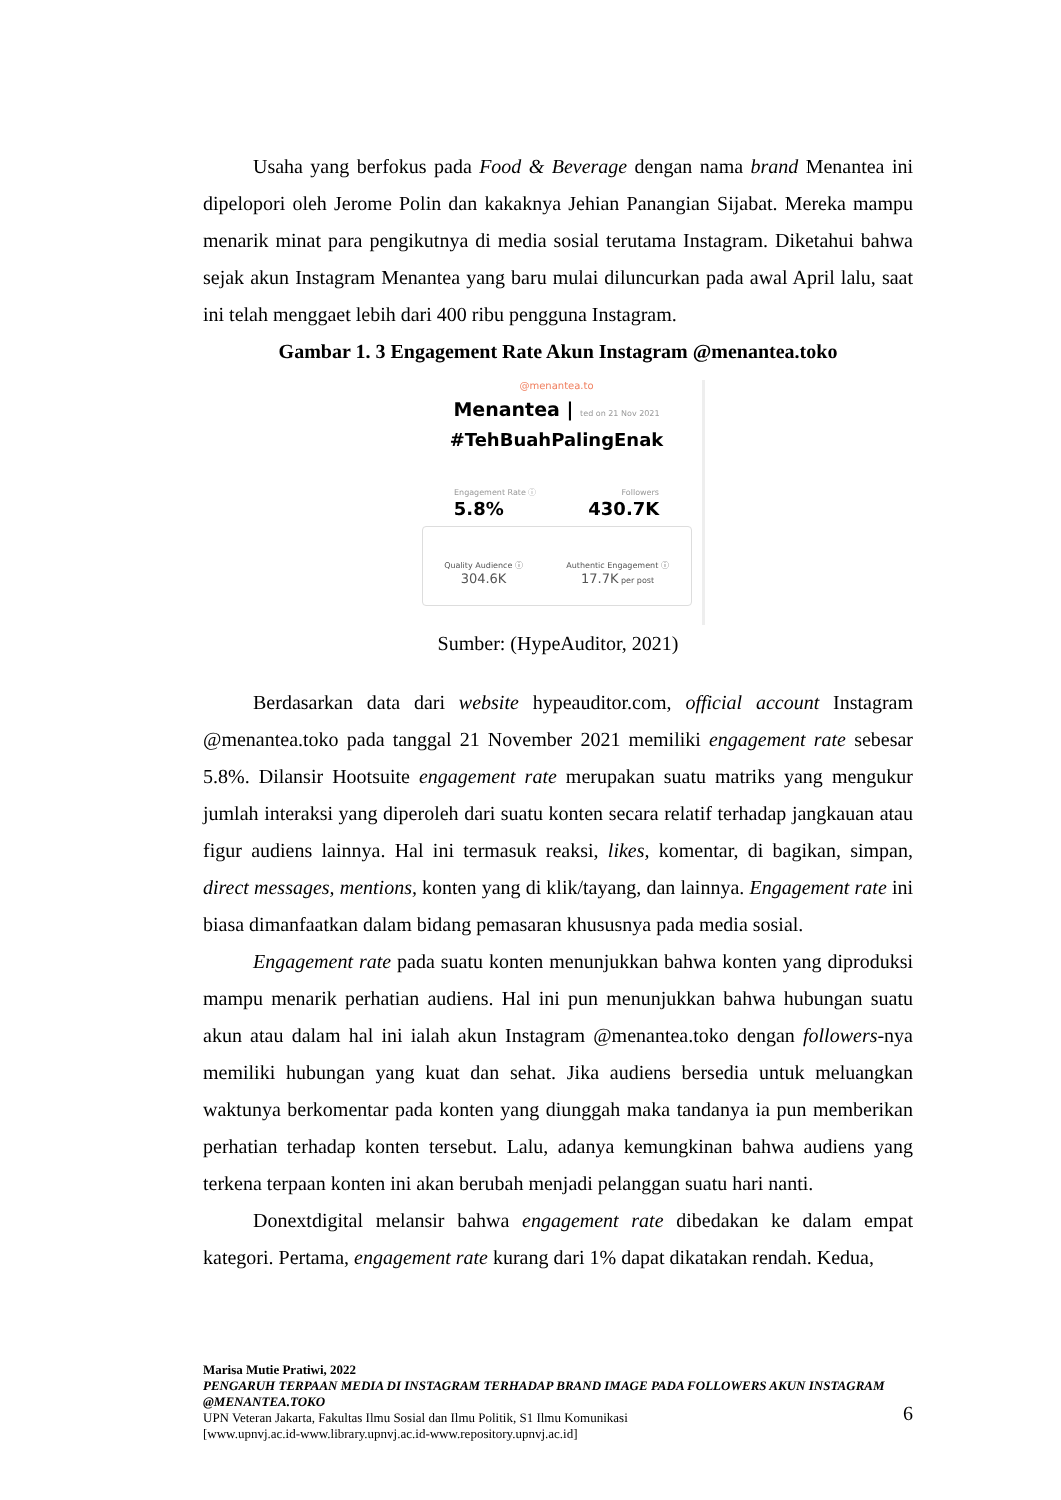Usaha yang berfokus pada Food & Beverage dengan nama brand Menantea ini dipelopori oleh Jerome Polin dan kakaknya Jehian Panangian Sijabat. Mereka mampu menarik minat para pengikutnya di media sosial terutama Instagram. Diketahui bahwa sejak akun Instagram Menantea yang baru mulai diluncurkan pada awal April lalu, saat ini telah menggaet lebih dari 400 ribu pengguna Instagram.
Gambar 1. 3 Engagement Rate Akun Instagram @menantea.toko
@menantea.to
Menantea | ted on 21 Nov 2021
#TehBuahPalingEnak
Engagement Rate ⓘ Followers
5.8% 430.7K
Quality Audience ⓘ
304.6K
Authentic Engagement ⓘ
17.7K per post
Sumber: (HypeAuditor, 2021)
Berdasarkan data dari website hypeauditor.com, official account Instagram @menantea.toko pada tanggal 21 November 2021 memiliki engagement rate sebesar 5.8%. Dilansir Hootsuite engagement rate merupakan suatu matriks yang mengukur jumlah interaksi yang diperoleh dari suatu konten secara relatif terhadap jangkauan atau figur audiens lainnya. Hal ini termasuk reaksi, likes, komentar, di bagikan, simpan, direct messages, mentions, konten yang di klik/tayang, dan lainnya. Engagement rate ini biasa dimanfaatkan dalam bidang pemasaran khususnya pada media sosial.
Engagement rate pada suatu konten menunjukkan bahwa konten yang diproduksi mampu menarik perhatian audiens. Hal ini pun menunjukkan bahwa hubungan suatu akun atau dalam hal ini ialah akun Instagram @menantea.toko dengan followers-nya memiliki hubungan yang kuat dan sehat. Jika audiens bersedia untuk meluangkan waktunya berkomentar pada konten yang diunggah maka tandanya ia pun memberikan perhatian terhadap konten tersebut. Lalu, adanya kemungkinan bahwa audiens yang terkena terpaan konten ini akan berubah menjadi pelanggan suatu hari nanti.
Donextdigital melansir bahwa engagement rate dibedakan ke dalam empat kategori. Pertama, engagement rate kurang dari 1% dapat dikatakan rendah. Kedua,
Marisa Mutie Pratiwi, 2022
PENGARUH TERPAAN MEDIA DI INSTAGRAM TERHADAP BRAND IMAGE PADA FOLLOWERS AKUN INSTAGRAM @MENANTEA.TOKO
UPN Veteran Jakarta, Fakultas Ilmu Sosial dan Ilmu Politik, S1 Ilmu Komunikasi
[www.upnvj.ac.id-www.library.upnvj.ac.id-www.repository.upnvj.ac.id]
6